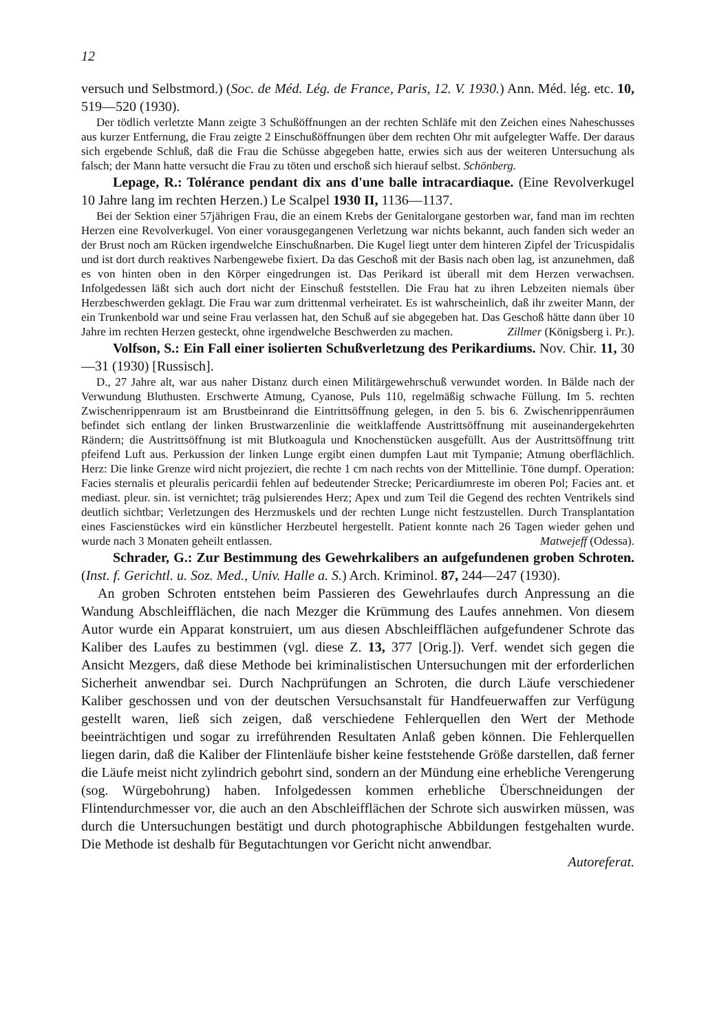12
versuch und Selbstmord.) (Soc. de Méd. Lég. de France, Paris, 12. V. 1930.) Ann. Méd. lég. etc. 10, 519—520 (1930).
Der tödlich verletzte Mann zeigte 3 Schußöffnungen an der rechten Schläfe mit den Zeichen eines Naheschusses aus kurzer Entfernung, die Frau zeigte 2 Einschußöffnungen über dem rechten Ohr mit aufgelegter Waffe. Der daraus sich ergebende Schluß, daß die Frau die Schüsse abgegeben hatte, erwies sich aus der weiteren Untersuchung als falsch; der Mann hatte versucht die Frau zu töten und erschoß sich hierauf selbst. Schönberg.
Lepage, R.: Tolérance pendant dix ans d'une balle intracardiaque. (Eine Revolverkugel 10 Jahre lang im rechten Herzen.) Le Scalpel 1930 II, 1136—1137.
Bei der Sektion einer 57jährigen Frau, die an einem Krebs der Genitalorgane gestorben war, fand man im rechten Herzen eine Revolverkugel. Von einer vorausgegangenen Verletzung war nichts bekannt, auch fanden sich weder an der Brust noch am Rücken irgendwelche Einschußnarben. Die Kugel liegt unter dem hinteren Zipfel der Tricuspidalis und ist dort durch reaktives Narbengewebe fixiert. Da das Geschoß mit der Basis nach oben lag, ist anzunehmen, daß es von hinten oben in den Körper eingedrungen ist. Das Perikard ist überall mit dem Herzen verwachsen. Infolgedessen läßt sich auch dort nicht der Einschuß feststellen. Die Frau hat zu ihren Lebzeiten niemals über Herzbeschwerden geklagt. Die Frau war zum drittenmal verheiratet. Es ist wahrscheinlich, daß ihr zweiter Mann, der ein Trunkenbold war und seine Frau verlassen hat, den Schuß auf sie abgegeben hat. Das Geschoß hätte dann über 10 Jahre im rechten Herzen gesteckt, ohne irgendwelche Beschwerden zu machen. Zillmer (Königsberg i. Pr.).
Volfson, S.: Ein Fall einer isolierten Schußverletzung des Perikardiums. Nov. Chir. 11, 30—31 (1930) [Russisch].
D., 27 Jahre alt, war aus naher Distanz durch einen Militärgewehrschuß verwundet worden. In Bälde nach der Verwundung Bluthusten. Erschwerte Atmung, Cyanose, Puls 110, regelmäßig schwache Füllung. Im 5. rechten Zwischenrippenraum ist am Brustbeinrand die Eintrittsöffnung gelegen, in den 5. bis 6. Zwischenrippenräumen befindet sich entlang der linken Brustwarzenlinie die weitklaffende Austrittsöffnung mit auseinandergekehrten Rändern; die Austrittsöffnung ist mit Blutkoagula und Knochenstücken ausgefüllt. Aus der Austrittsöffnung tritt pfeifend Luft aus. Perkussion der linken Lunge ergibt einen dumpfen Laut mit Tympanie; Atmung oberflächlich. Herz: Die linke Grenze wird nicht projeziert, die rechte 1 cm nach rechts von der Mittellinie. Töne dumpf. Operation: Facies sternalis et pleuralis pericardii fehlen auf bedeutender Strecke; Pericardiumreste im oberen Pol; Facies ant. et mediast. pleur. sin. ist vernichtet; träg pulsierendes Herz; Apex und zum Teil die Gegend des rechten Ventrikels sind deutlich sichtbar; Verletzungen des Herzmuskels und der rechten Lunge nicht festzustellen. Durch Transplantation eines Fascienstückes wird ein künstlicher Herzbeutel hergestellt. Patient konnte nach 26 Tagen wieder gehen und wurde nach 3 Monaten geheilt entlassen. Matwejeff (Odessa).
Schrader, G.: Zur Bestimmung des Gewehrkalibers an aufgefundenen groben Schroten. (Inst. f. Gerichtl. u. Soz. Med., Univ. Halle a. S.) Arch. Kriminol. 87, 244—247 (1930).
An groben Schroten entstehen beim Passieren des Gewehrlaufes durch Anpressung an die Wandung Abschleifflächen, die nach Mezger die Krümmung des Laufes annehmen. Von diesem Autor wurde ein Apparat konstruiert, um aus diesen Abschleifflächen aufgefundener Schrote das Kaliber des Laufes zu bestimmen (vgl. diese Z. 13, 377 [Orig.]). Verf. wendet sich gegen die Ansicht Mezgers, daß diese Methode bei kriminalistischen Untersuchungen mit der erforderlichen Sicherheit anwendbar sei. Durch Nachprüfungen an Schroten, die durch Läufe verschiedener Kaliber geschossen und von der deutschen Versuchsanstalt für Handfeuerwaffen zur Verfügung gestellt waren, ließ sich zeigen, daß verschiedene Fehlerquellen den Wert der Methode beeinträchtigen und sogar zu irreführenden Resultaten Anlaß geben können. Die Fehlerquellen liegen darin, daß die Kaliber der Flintenläufe bisher keine feststehende Größe darstellen, daß ferner die Läufe meist nicht zylindrich gebohrt sind, sondern an der Mündung eine erhebliche Verengerung (sog. Würgebohrung) haben. Infolgedessen kommen erhebliche Überschneidungen der Flintendurchmesser vor, die auch an den Abschleifflächen der Schrote sich auswirken müssen, was durch die Untersuchungen bestätigt und durch photographische Abbildungen festgehalten wurde. Die Methode ist deshalb für Begutachtungen vor Gericht nicht anwendbar.
Autoreferat.